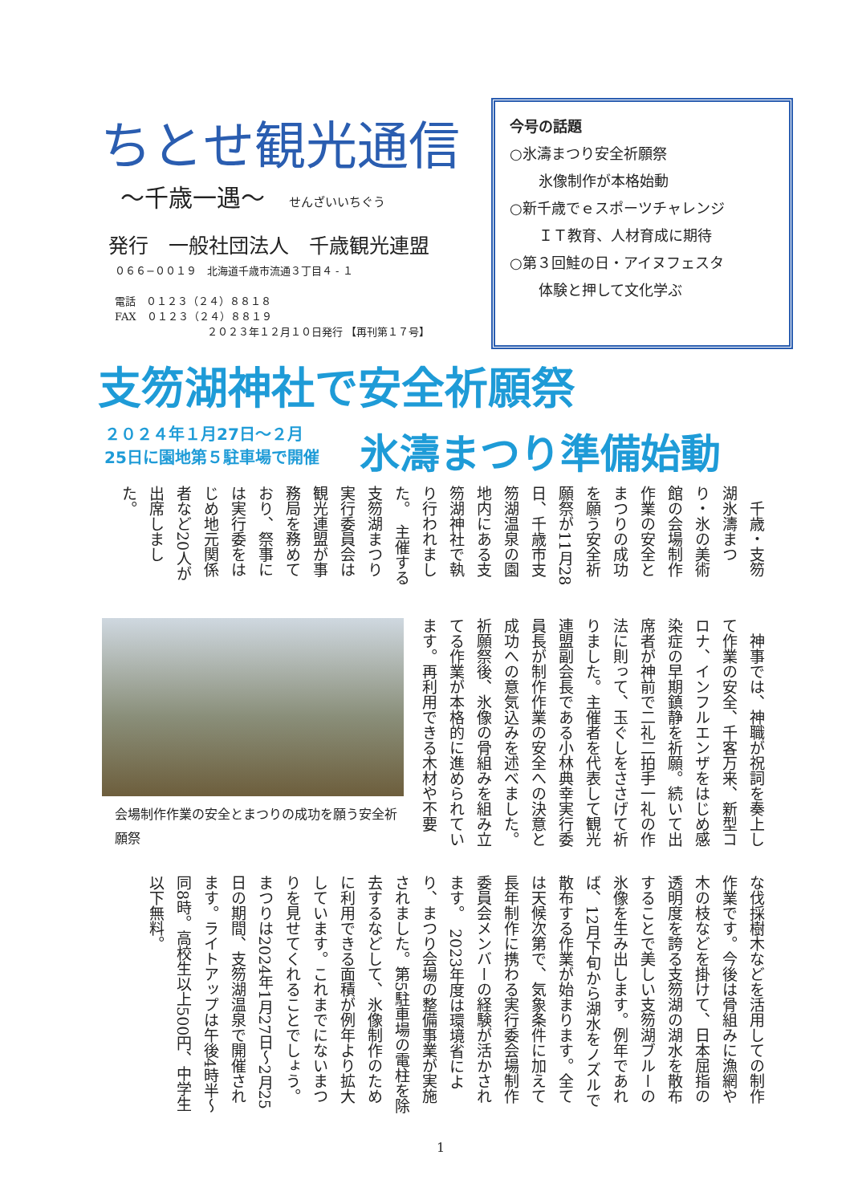ちとせ観光通信
～千歳一遇～ せんざいいちぐう
発行　一般社団法人　千歳観光連盟
０６６−００１９　北海道千歳市流通３丁目４ ‐ １
電話　０１２３（２４）８８１８
FAX　０１２３（２４）８８１９
２０２３年１２月１０日発行 【再刊第１７号】
今号の話題
○氷濤まつり安全祈願祭
　　氷像制作が本格始動
○新千歳でｅスポーツチャレンジ
　　ＩＴ教育、人材育成に期待
○第３回鮭の日・アイヌフェスタ
　　体験と押して文化学ぶ
支笏湖神社で安全祈願祭
２０２４年１月27日～２月
25日に園地第５駐車場で開催
氷濤まつり準備始動
　千歳・支笏湖氷濤まつり・氷の美術館の会場制作作業の安全とまつりの成功を願う安全祈願祭が11月28日、千歳市支笏湖温泉の園地内にある支笏湖神社で執り行われました。　主催する支笏湖まつり実行委員会は観光連盟が事務局を務めており、祭事には実行委をはじめ地元関係者など20人が出席しました。
　神事では、神職が祝詞を奏上して作業の安全、千客万来、新型コロナ、インフルエンザをはじめ感染症の早期鎮静を祈願。続いて出席者が神前で二礼二拍手一礼の作法に則って、玉ぐしをささげて祈りました。主催者を代表して観光連盟副会長である小林典幸実行委員長が制作作業の安全への決意と成功への意気込みを述べました。　祈願祭後、氷像の骨組みを組み立てる作業が本格的に進められています。再利用できる木材や不要
会場制作作業の安全とまつりの成功を願う安全祈願祭
な伐採樹木などを活用しての制作作業です。今後は骨組みに漁網や木の枝などを掛けて、日本屈指の透明度を誇る支笏湖の湖水を散布することで美しい支笏湖ブルーの氷像を生み出します。例年であれば、12月下旬から湖水をノズルで散布する作業が始まります。全ては天候次第で、気象条件に加えて長年制作に携わる実行委会場制作委員会メンバーの経験が活かされます。　2023年度は環境省により、まつり会場の整備事業が実施されました。第5駐車場の電柱を除去するなどして、氷像制作のために利用できる面積が例年より拡大しています。これまでにないまつりを見せてくれることでしょう。　まつりは2024年1月27日～2月25日の期間、支笏湖温泉で開催されます。ライトアップは午後4時半～同8時。高校生以上500円、中学生以下無料。
1